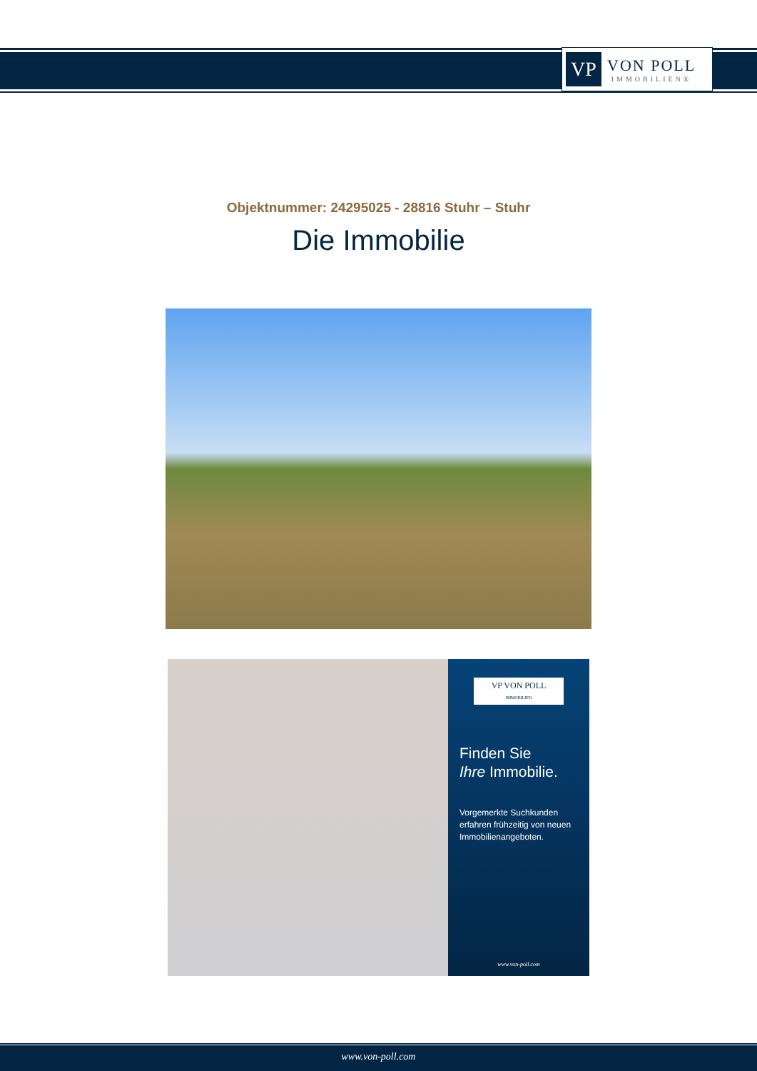VP
VON POLL
IMMOBILIEN®
Objektnummer: 24295025 - 28816 Stuhr – Stuhr
Die Immobilie
VP VON POLL
IMMOBILIEN
Finden Sie
Ihre Immobilie.
Vorgemerkte Suchkunden erfahren frühzeitig von neuen Immobilienangeboten.
www.von-poll.com
www.von-poll.com